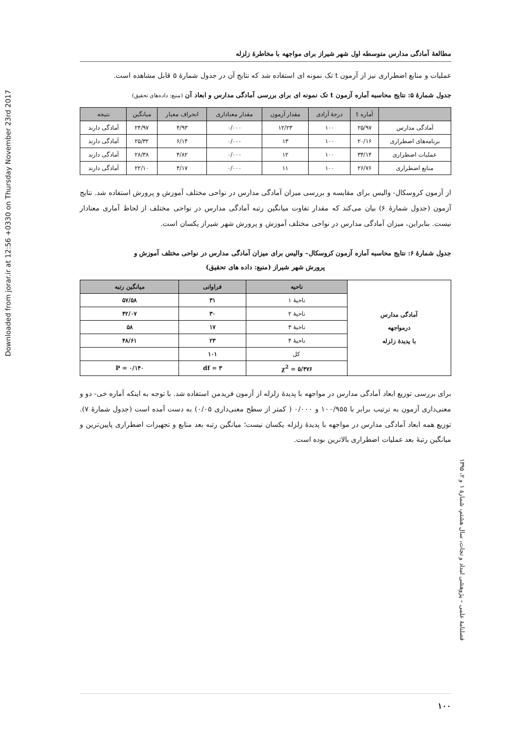Downloaded from jorar.ir at 12:56 +0330 on Thursday November 23rd 2017
مطالعۀ آمادگی مدارس متوسطه اول شهر شیراز برای مواجهه با مخاطرۀ زلزله
عملیات و منابع اضطراری نیز از آزمون t تک نمونه ای استفاده شد که نتایج آن در جدول شمارۀ ۵ قابل مشاهده است.
جدول شمارۀ ۵: نتایج محاسبه آماره آزمون t تک نمونه ای برای بررسی آمادگی مدارس و ابعاد آن (منبع: داده‌های تحقیق)
| | آماره t | درجۀ آزادی | مقدار آزمون | مقدار معناداری | انحراف معیار | میانگین | نتیجه |
| --- | --- | --- | --- | --- | --- | --- | --- |
| آمادگی مدارس | ۲۵/۹۷ | ۱۰۰ | ۱۲/۲۳ | ۰/۰۰۰ | ۴/۹۳ | ۲۴/۹۷ | آمادگی دارند |
| برنامه‌های اضطراری | ۲۰/۱۶ | ۱۰۰ | ۱۳ | ۰/۰۰۰ | ۶/۱۴ | ۲۵/۳۲ | آمادگی دارند |
| عملیات اضطراری | ۳۴/۱۴ | ۱۰۰ | ۱۲ | ۰/۰۰۰ | ۴/۸۲ | ۲۸/۳۸ | آمادگی دارند |
| منابع اضطراری | ۲۶/۷۶ | ۱۰۰ | ۱۱ | ۰/۰۰۰ | ۴/۱۷ | ۲۲/۱۰ | آمادگی دارند |
از آزمون کروسکال- والیس برای مقایسه و بررسی میزان آمادگی مدارس در نواحی مختلف آموزش و پرورش استفاده شد. نتایج آزمون (جدول شمارۀ ۶) بیان می‌کند که مقدار تفاوت میانگین رتبه آمادگی مدارس در نواحی مختلف از لحاظ آماری معنادار نیست. بنابراین، میزان آمادگی مدارس در نواحی مختلف آموزش و پرورش شهر شیراز یکسان است.
جدول شمارۀ ۶: نتایج محاسبه آماره آزمون کروسکال– والیس برای میزان آمادگی مدارس در نواحی مختلف آموزش و
پرورش شهر شیراز (منبع: داده های تحقیق)
| آمادگی مدارس درمواجهه با پدیدۀ زلزله | ناحیه | فراوانی | میانگین رتبه |
| | ناحیۀ ۱ | ۳۱ | ۵۷/۵۸ |
| | ناحیۀ ۲ | ۳۰ | ۴۲/۰۷ |
| | ناحیۀ ۳ | ۱۷ | ۵۸ |
| | ناحیۀ ۴ | ۲۳ | ۴۸/۶۱ |
| | کل | ۱۰۱ | |
| | χ<sup>2</sup> = ۵/۴۷۶ | df = ۳ | P = ۰/۱۴۰ |
برای بررسی توزیع ابعاد آمادگی مدارس در مواجهه با پدیدۀ زلزله از آزمون فریدمن استفاده شد. با توجه به اینکه آماره خی- دو و معنی‌داری آزمون به ترتیب برابر با ۱۰۰/۹۵۵ و ۰/۰۰۰ ( کمتر از سطح معنی‌داری ۰/۰۵) به دست آمده است (جدول شمارۀ ۷). توزیع همه ابعاد آمادگی مدارس در مواجهه با پدیدۀ زلزله یکسان نیست؛ میانگین رتبه بعد منابع و تجهیزات اضطراری پایین‌ترین و میانگین رتبۀ بعد عملیات اضطراری بالاترین بوده است.
فصلنامۀ علمی – پژوهشی امداد و نجات، سال هشتم، شمارۀ ۱ و ۲، ۱۳۹۵
۱۰۰